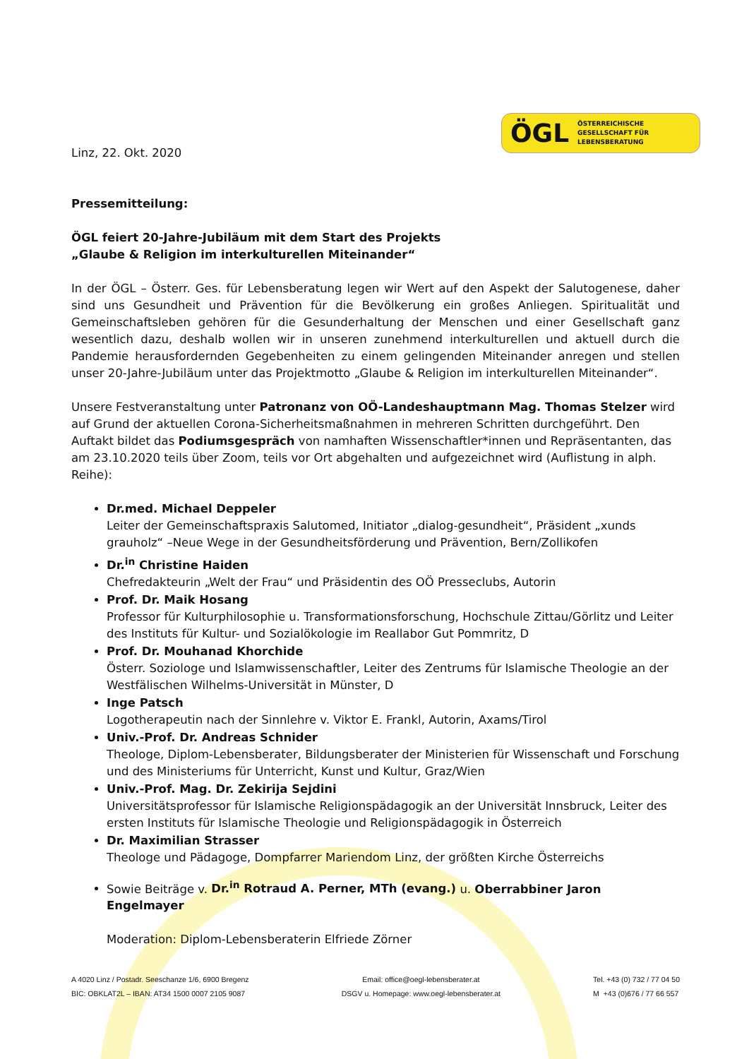ÖGL ÖSTERREICHISCHE
GESELLSCHAFT FÜR
LEBENSBERATUNG
Linz, 22. Okt. 2020
Pressemitteilung:
ÖGL feiert 20-Jahre-Jubiläum mit dem Start des Projekts
„Glaube & Religion im interkulturellen Miteinander“
In der ÖGL – Österr. Ges. für Lebensberatung legen wir Wert auf den Aspekt der Salutogenese, daher sind uns Gesundheit und Prävention für die Bevölkerung ein großes Anliegen. Spiritualität und Gemeinschaftsleben gehören für die Gesunderhaltung der Menschen und einer Gesellschaft ganz wesentlich dazu, deshalb wollen wir in unseren zunehmend interkulturellen und aktuell durch die Pandemie herausfordernden Gegebenheiten zu einem gelingenden Miteinander anregen und stellen unser 20-Jahre-Jubiläum unter das Projektmotto „Glaube & Religion im interkulturellen Miteinander“.
Unsere Festveranstaltung unter Patronanz von OÖ-Landeshauptmann Mag. Thomas Stelzer wird auf Grund der aktuellen Corona-Sicherheitsmaßnahmen in mehreren Schritten durchgeführt. Den Auftakt bildet das Podiumsgespräch von namhaften Wissenschaftler*innen und Repräsentanten, das am 23.10.2020 teils über Zoom, teils vor Ort abgehalten und aufgezeichnet wird (Auflistung in alph. Reihe):
Dr.med. Michael Deppeler
Leiter der Gemeinschaftspraxis Salutomed, Initiator „dialog-gesundheit“, Präsident „xunds grauholz“ –Neue Wege in der Gesundheitsförderung und Prävention, Bern/Zollikofen
Dr.<sup>in</sup> Christine Haiden
Chefredakteurin „Welt der Frau“ und Präsidentin des OÖ Presseclubs, Autorin
Prof. Dr. Maik Hosang
Professor für Kulturphilosophie u. Transformationsforschung, Hochschule Zittau/Görlitz und Leiter des Instituts für Kultur- und Sozialökologie im Reallabor Gut Pommritz, D
Prof. Dr. Mouhanad Khorchide
Österr. Soziologe und Islamwissenschaftler, Leiter des Zentrums für Islamische Theologie an der Westfälischen Wilhelms-Universität in Münster, D
Inge Patsch
Logotherapeutin nach der Sinnlehre v. Viktor E. Frankl, Autorin, Axams/Tirol
Univ.-Prof. Dr. Andreas Schnider
Theologe, Diplom-Lebensberater, Bildungsberater der Ministerien für Wissenschaft und Forschung und des Ministeriums für Unterricht, Kunst und Kultur, Graz/Wien
Univ.-Prof. Mag. Dr. Zekirija Sejdini
Universitätsprofessor für Islamische Religionspädagogik an der Universität Innsbruck, Leiter des ersten Instituts für Islamische Theologie und Religionspädagogik in Österreich
Dr. Maximilian Strasser
Theologe und Pädagoge, Dompfarrer Mariendom Linz, der größten Kirche Österreichs
Sowie Beiträge v. Dr.<sup>in</sup> Rotraud A. Perner, MTh (evang.) u. Oberrabbiner Jaron Engelmayer
Moderation: Diplom-Lebensberaterin Elfriede Zörner
A 4020 Linz / Postadr. Seeschanze 1/6, 6900 Bregenz
BIC: OBKLAT2L – IBAN: AT34 1500 0007 2105 9087
Email: office@oegl-lebensberater.at
DSGV u. Homepage: www.oegl-lebensberater.at
Tel. +43 (0) 732 / 77 04 50
M +43 (0)676 / 77 66 557